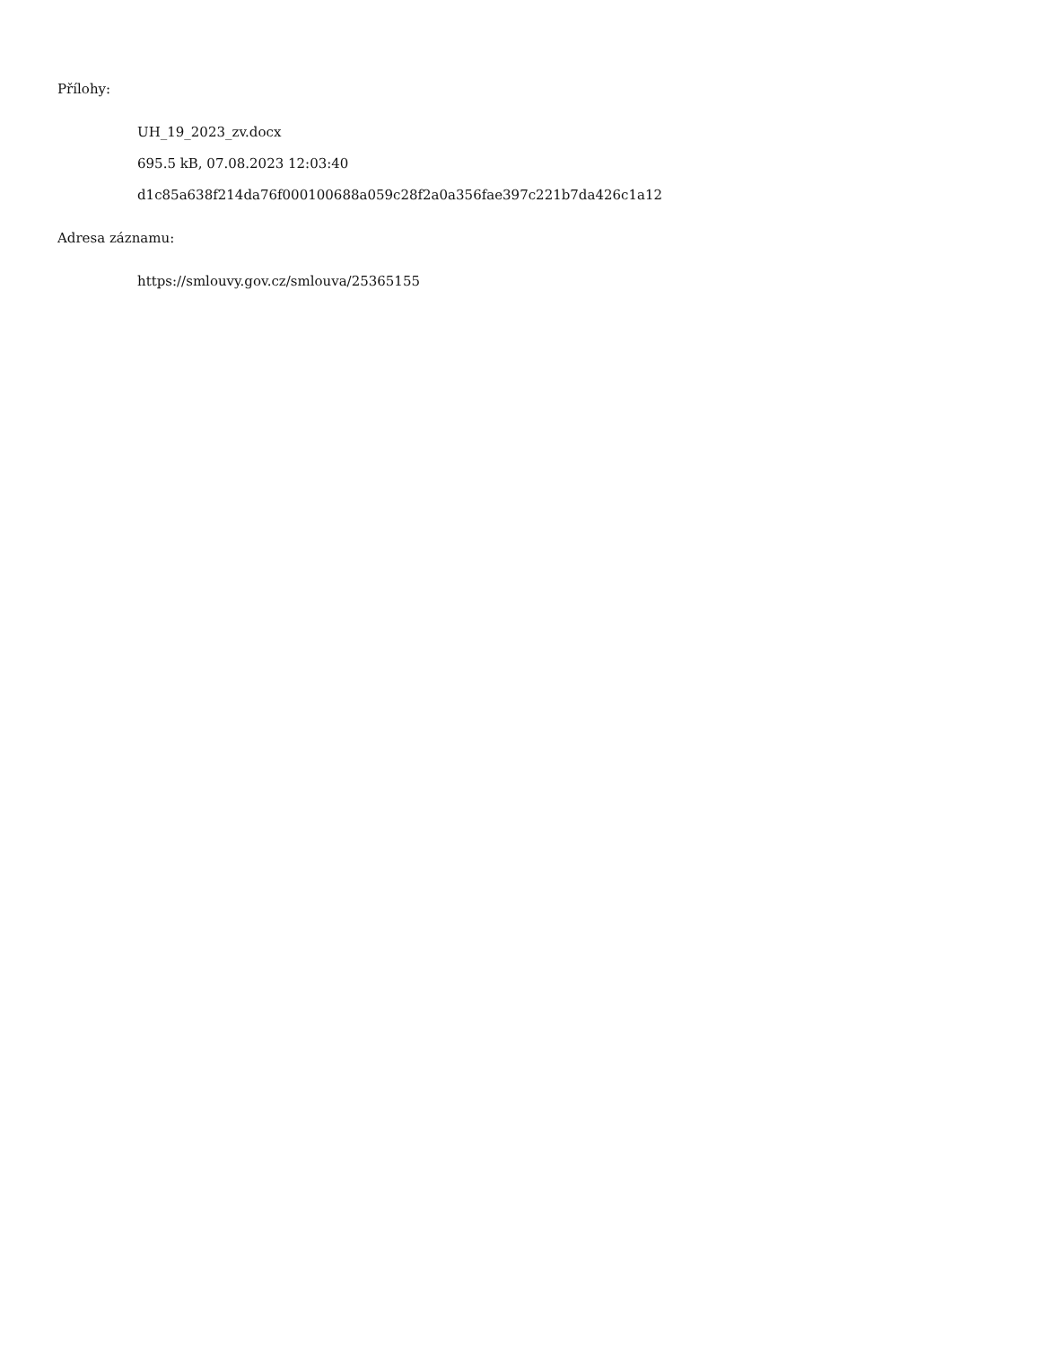Přílohy:
UH_19_2023_zv.docx
695.5 kB, 07.08.2023 12:03:40
d1c85a638f214da76f000100688a059c28f2a0a356fae397c221b7da426c1a12
Adresa záznamu:
https://smlouvy.gov.cz/smlouva/25365155